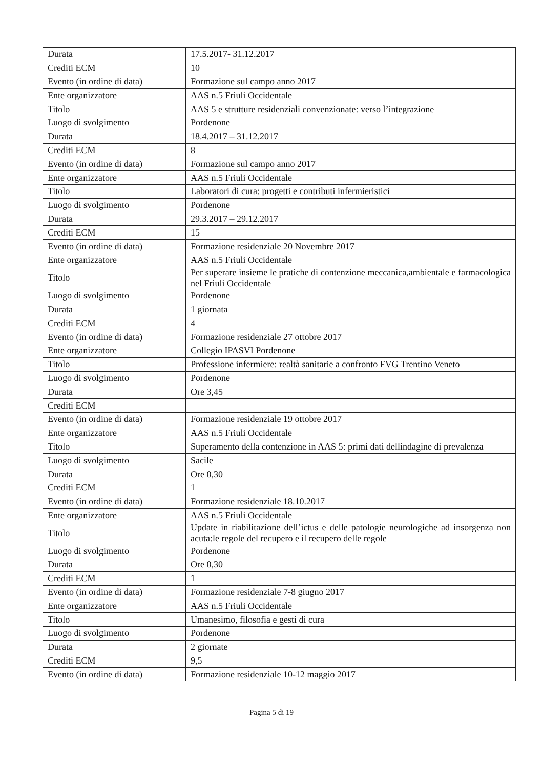| Durata | | 17.5.2017- 31.12.2017 |
| Crediti ECM | | 10 |
| Evento (in ordine di data) | | Formazione sul campo anno 2017 |
| Ente organizzatore | | AAS n.5 Friuli Occidentale |
| Titolo | | AAS 5 e strutture residenziali convenzionate: verso l’integrazione |
| Luogo di svolgimento | | Pordenone |
| Durata | | 18.4.2017 – 31.12.2017 |
| Crediti ECM | | 8 |
| Evento (in ordine di data) | | Formazione sul campo anno 2017 |
| Ente organizzatore | | AAS n.5 Friuli Occidentale |
| Titolo | | Laboratori di cura: progetti e contributi infermieristici |
| Luogo di svolgimento | | Pordenone |
| Durata | | 29.3.2017 – 29.12.2017 |
| Crediti ECM | | 15 |
| Evento (in ordine di data) | | Formazione residenziale 20 Novembre 2017 |
| Ente organizzatore | | AAS n.5 Friuli Occidentale |
| Titolo | | Per superare insieme le pratiche di contenzione meccanica,ambientale e farmacologica nel Friuli Occidentale |
| Luogo di svolgimento | | Pordenone |
| Durata | | 1 giornata |
| Crediti ECM | | 4 |
| Evento (in ordine di data) | | Formazione residenziale 27 ottobre 2017 |
| Ente organizzatore | | Collegio IPASVI Pordenone |
| Titolo | | Professione infermiere: realtà sanitarie a confronto FVG Trentino Veneto |
| Luogo di svolgimento | | Pordenone |
| Durata | | Ore 3,45 |
| Crediti ECM | | |
| Evento (in ordine di data) | | Formazione residenziale 19 ottobre 2017 |
| Ente organizzatore | | AAS n.5 Friuli Occidentale |
| Titolo | | Superamento della contenzione in AAS 5: primi dati dellindagine di prevalenza |
| Luogo di svolgimento | | Sacile |
| Durata | | Ore 0,30 |
| Crediti ECM | | 1 |
| Evento (in ordine di data) | | Formazione residenziale 18.10.2017 |
| Ente organizzatore | | AAS n.5 Friuli Occidentale |
| Titolo | | Update in riabilitazione dell’ictus e delle patologie neurologiche ad insorgenza non acuta:le regole del recupero e il recupero delle regole |
| Luogo di svolgimento | | Pordenone |
| Durata | | Ore 0,30 |
| Crediti ECM | | 1 |
| Evento (in ordine di data) | | Formazione residenziale 7-8 giugno 2017 |
| Ente organizzatore | | AAS n.5 Friuli Occidentale |
| Titolo | | Umanesimo, filosofia e gesti di cura |
| Luogo di svolgimento | | Pordenone |
| Durata | | 2 giornate |
| Crediti ECM | | 9,5 |
| Evento (in ordine di data) | | Formazione residenziale 10-12 maggio 2017 |
Pagina 5 di 19